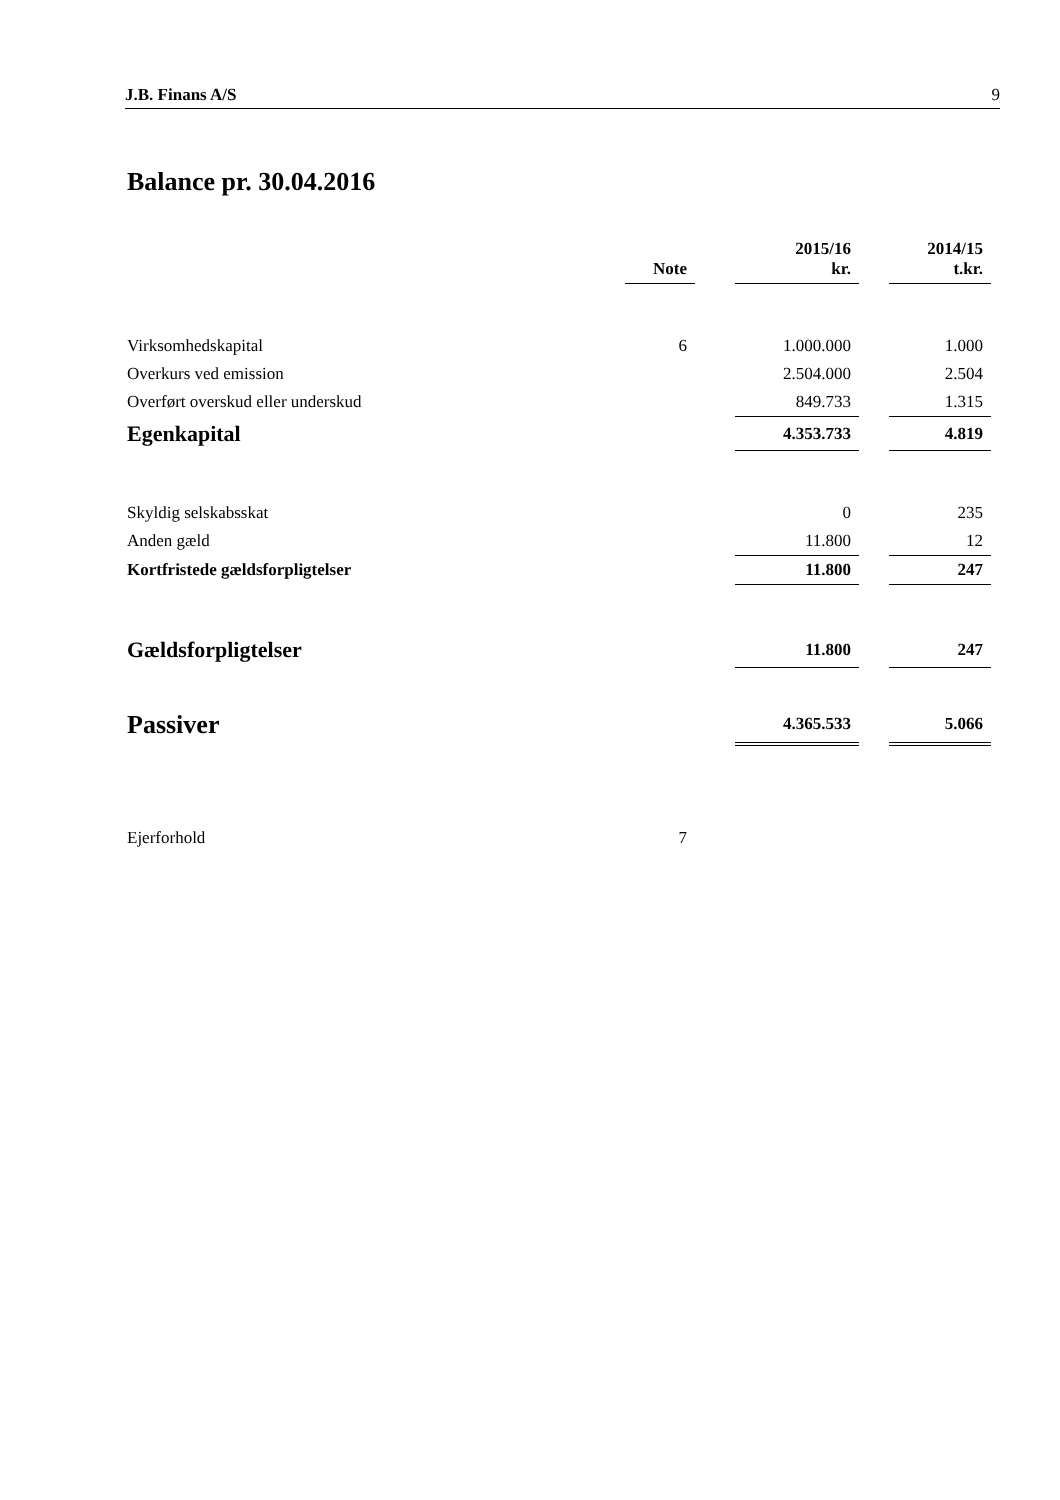J.B. Finans A/S 9
Balance pr. 30.04.2016
| | Note | | 2015/16 kr. | | 2014/15 t.kr. |
| --- | --- | --- | --- | --- | --- |
| Virksomhedskapital | 6 | | 1.000.000 | | 1.000 |
| Overkurs ved emission | | | 2.504.000 | | 2.504 |
| Overført overskud eller underskud | | | 849.733 | | 1.315 |
| Egenkapital | | | 4.353.733 | | 4.819 |
| Skyldig selskabsskat | | | 0 | | 235 |
| Anden gæld | | | 11.800 | | 12 |
| Kortfristede gældsforpligtelser | | | 11.800 | | 247 |
| Gældsforpligtelser | | | 11.800 | | 247 |
| Passiver | | | 4.365.533 | | 5.066 |
| Ejerforhold | 7 | | | | |